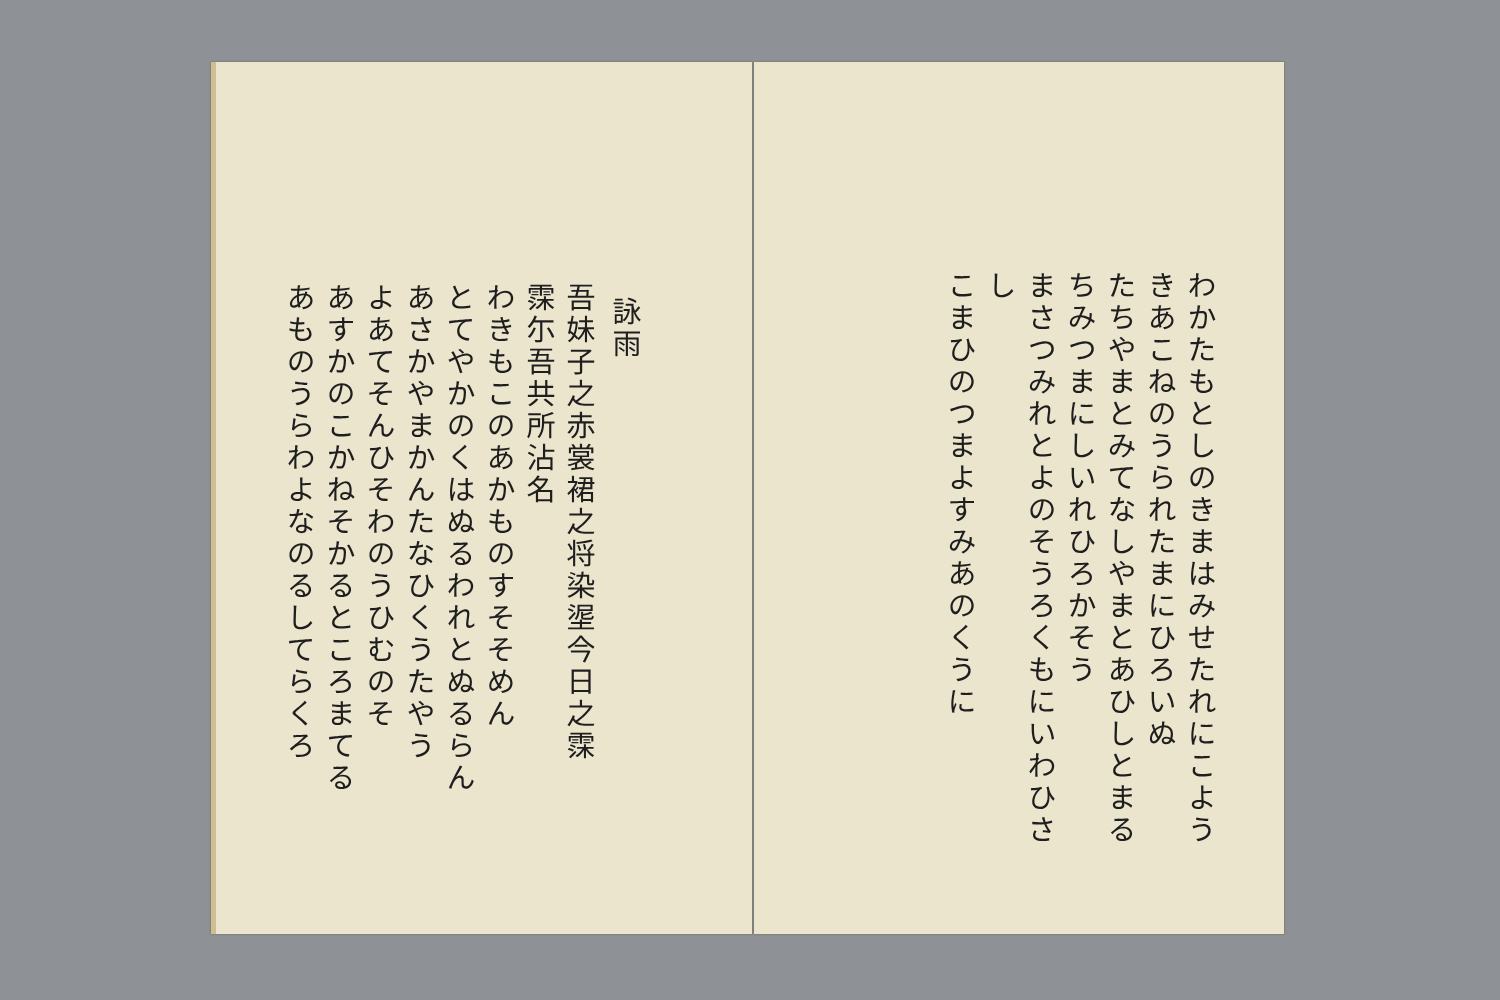わかたもとしのきまはみせたれにこよう
きあこねのうられたまにひろいぬ
たちやまとみてなしやまとあひしとまる
ちみつまにしいれひろかそう
まさつみれとよのそうろくもにいわひさし
こまひのつまよすみあのくうに
詠雨
吾妹子之赤裳裙之将染埿今日之霂
霂尓吾共所沾名
わきもこのあかものすそそめん
とてやかのくはぬるわれとぬるらん
あさかやまかんたなひくうたやう
よあてそんひそわのうひむのそ
あすかのこかねそかるところまてる
あものうらわよなのるしてらくろ